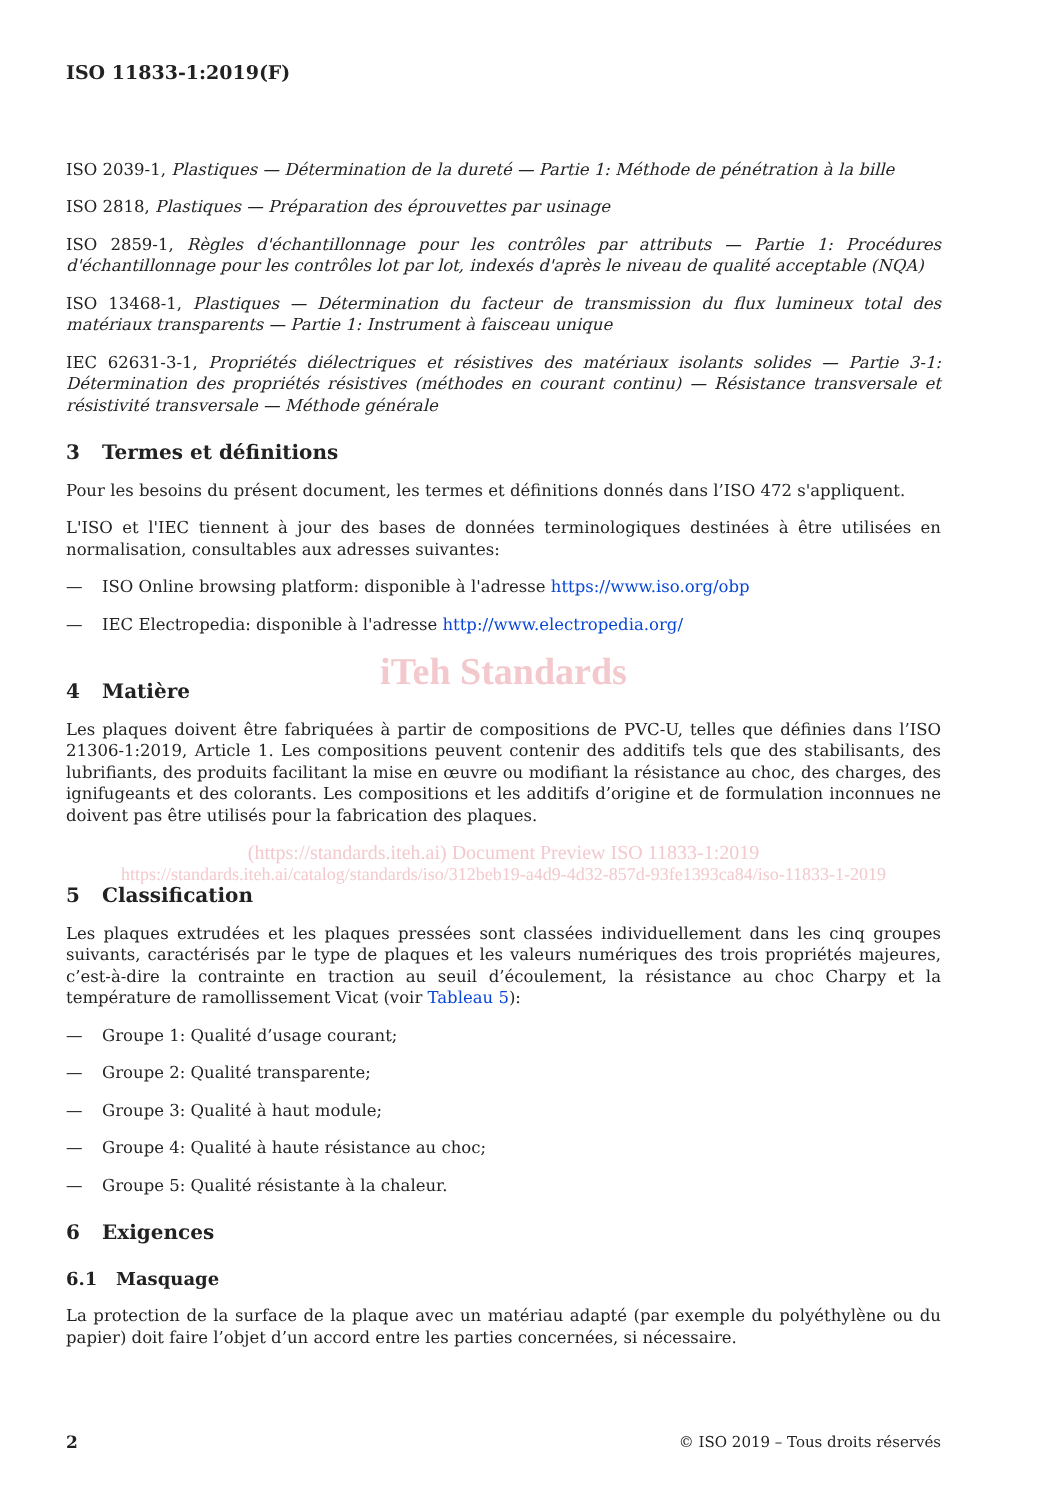ISO 11833-1:2019(F)
ISO 2039-1, Plastiques — Détermination de la dureté — Partie 1: Méthode de pénétration à la bille
ISO 2818, Plastiques — Préparation des éprouvettes par usinage
ISO 2859-1, Règles d'échantillonnage pour les contrôles par attributs — Partie 1: Procédures d'échantillonnage pour les contrôles lot par lot, indexés d'après le niveau de qualité acceptable (NQA)
ISO 13468-1, Plastiques — Détermination du facteur de transmission du flux lumineux total des matériaux transparents — Partie 1: Instrument à faisceau unique
IEC 62631-3-1, Propriétés diélectriques et résistives des matériaux isolants solides — Partie 3-1: Détermination des propriétés résistives (méthodes en courant continu) — Résistance transversale et résistivité transversale — Méthode générale
3 Termes et définitions
Pour les besoins du présent document, les termes et définitions donnés dans l’ISO 472 s'appliquent.
L'ISO et l'IEC tiennent à jour des bases de données terminologiques destinées à être utilisées en normalisation, consultables aux adresses suivantes:
— ISO Online browsing platform: disponible à l'adresse https://www.iso.org/obp
— IEC Electropedia: disponible à l'adresse http://www.electropedia.org/
iTeh Standards
4 Matière
Les plaques doivent être fabriquées à partir de compositions de PVC-U, telles que définies dans l’ISO 21306-1:2019, Article 1. Les compositions peuvent contenir des additifs tels que des stabilisants, des lubrifiants, des produits facilitant la mise en œuvre ou modifiant la résistance au choc, des charges, des ignifugeants et des colorants. Les compositions et les additifs d’origine et de formulation inconnues ne doivent pas être utilisés pour la fabrication des plaques.
(https://standards.iteh.ai) Document Preview ISO 11833-1:2019
https://standards.iteh.ai/catalog/standards/iso/312beb19-a4d9-4d32-857d-93fe1393ca84/iso-11833-1-2019
5 Classification
Les plaques extrudées et les plaques pressées sont classées individuellement dans les cinq groupes suivants, caractérisés par le type de plaques et les valeurs numériques des trois propriétés majeures, c’est-à-dire la contrainte en traction au seuil d’écoulement, la résistance au choc Charpy et la température de ramollissement Vicat (voir Tableau 5):
— Groupe 1: Qualité d’usage courant;
— Groupe 2: Qualité transparente;
— Groupe 3: Qualité à haut module;
— Groupe 4: Qualité à haute résistance au choc;
— Groupe 5: Qualité résistante à la chaleur.
6 Exigences
6.1 Masquage
La protection de la surface de la plaque avec un matériau adapté (par exemple du polyéthylène ou du papier) doit faire l’objet d’un accord entre les parties concernées, si nécessaire.
2 © ISO 2019 – Tous droits réservés